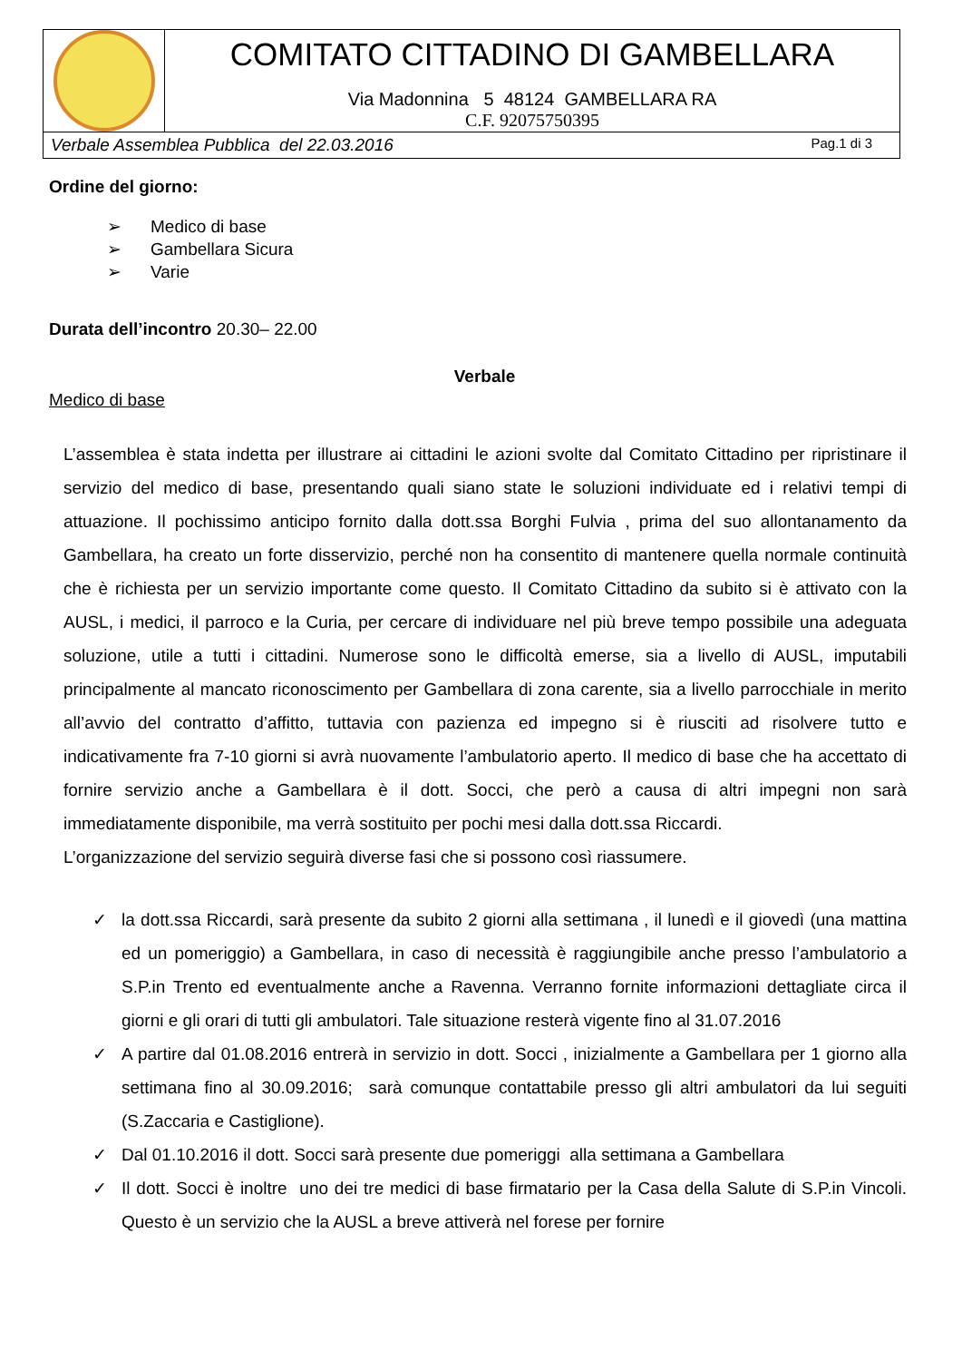| | COMITATO CITTADINO DI GAMBELLARA Via Madonnina 5 48124 GAMBELLARA RA C.F. 92075750395 |
| Verbale Assemblea Pubblica del 22.03.2016 Pag.1 di 3 | |
Ordine del giorno:
➢ Medico di base
➢ Gambellara Sicura
➢ Varie
Durata dell’incontro 20.30– 22.00
Verbale
Medico di base
L’assemblea è stata indetta per illustrare ai cittadini le azioni svolte dal Comitato Cittadino per ripristinare il servizio del medico di base, presentando quali siano state le soluzioni individuate ed i relativi tempi di attuazione. Il pochissimo anticipo fornito dalla dott.ssa Borghi Fulvia , prima del suo allontanamento da Gambellara, ha creato un forte disservizio, perché non ha consentito di mantenere quella normale continuità che è richiesta per un servizio importante come questo. Il Comitato Cittadino da subito si è attivato con la AUSL, i medici, il parroco e la Curia, per cercare di individuare nel più breve tempo possibile una adeguata soluzione, utile a tutti i cittadini. Numerose sono le difficoltà emerse, sia a livello di AUSL, imputabili principalmente al mancato riconoscimento per Gambellara di zona carente, sia a livello parrocchiale in merito all’avvio del contratto d’affitto, tuttavia con pazienza ed impegno si è riusciti ad risolvere tutto e indicativamente fra 7-10 giorni si avrà nuovamente l’ambulatorio aperto. Il medico di base che ha accettato di fornire servizio anche a Gambellara è il dott. Socci, che però a causa di altri impegni non sarà immediatamente disponibile, ma verrà sostituito per pochi mesi dalla dott.ssa Riccardi.
L’organizzazione del servizio seguirà diverse fasi che si possono così riassumere.
✓ la dott.ssa Riccardi, sarà presente da subito 2 giorni alla settimana , il lunedì e il giovedì (una mattina ed un pomeriggio) a Gambellara, in caso di necessità è raggiungibile anche presso l’ambulatorio a S.P.in Trento ed eventualmente anche a Ravenna. Verranno fornite informazioni dettagliate circa il giorni e gli orari di tutti gli ambulatori. Tale situazione resterà vigente fino al 31.07.2016
✓ A partire dal 01.08.2016 entrerà in servizio in dott. Socci , inizialmente a Gambellara per 1 giorno alla settimana fino al 30.09.2016; sarà comunque contattabile presso gli altri ambulatori da lui seguiti (S.Zaccaria e Castiglione).
✓ Dal 01.10.2016 il dott. Socci sarà presente due pomeriggi alla settimana a Gambellara
✓ Il dott. Socci è inoltre uno dei tre medici di base firmatario per la Casa della Salute di S.P.in Vincoli. Questo è un servizio che la AUSL a breve attiverà nel forese per fornire